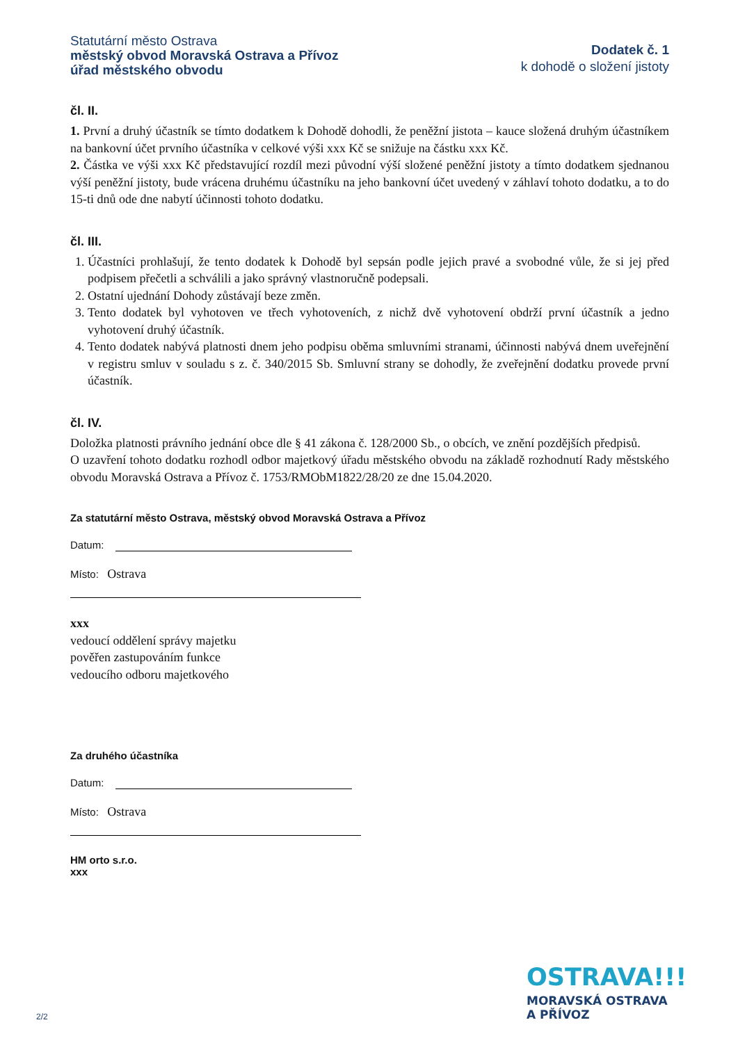Statutární město Ostrava
městský obvod Moravská Ostrava a Přívoz
úřad městského obvodu
Dodatek č. 1
k dohodě o složení jistoty
čl. II.
1. První a druhý účastník se tímto dodatkem k Dohodě dohodli, že peněžní jistota – kauce složená druhým účastníkem na bankovní účet prvního účastníka v celkové výši xxx Kč se snižuje na částku xxx Kč.
2. Částka ve výši xxx Kč představující rozdíl mezi původní výší složené peněžní jistoty a tímto dodatkem sjednanou výší peněžní jistoty, bude vrácena druhému účastníku na jeho bankovní účet uvedený v záhlaví tohoto dodatku, a to do 15-ti dnů ode dne nabytí účinnosti tohoto dodatku.
čl. III.
1. Účastníci prohlašují, že tento dodatek k Dohodě byl sepsán podle jejich pravé a svobodné vůle, že si jej před podpisem přečetli a schválili a jako správný vlastnoručně podepsali.
2. Ostatní ujednání Dohody zůstávají beze změn.
3. Tento dodatek byl vyhotoven ve třech vyhotoveních, z nichž dvě vyhotovení obdrží první účastník a jedno vyhotovení druhý účastník.
4. Tento dodatek nabývá platnosti dnem jeho podpisu oběma smluvními stranami, účinnosti nabývá dnem uveřejnění v registru smluv v souladu s z. č. 340/2015 Sb. Smluvní strany se dohodly, že zveřejnění dodatku provede první účastník.
čl. IV.
Doložka platnosti právního jednání obce dle § 41 zákona č. 128/2000 Sb., o obcích, ve znění pozdějších předpisů.
O uzavření tohoto dodatku rozhodl odbor majetkový úřadu městského obvodu na základě rozhodnutí Rady městského obvodu Moravská Ostrava a Přívoz č. 1753/RMObM1822/28/20 ze dne 15.04.2020.
Za statutární město Ostrava, městský obvod Moravská Ostrava a Přívoz
Datum:
Místo: Ostrava
xxx
vedoucí oddělení správy majetku
pověřen zastupováním funkce
vedoucího odboru majetkového
Za druhého účastníka
Datum:
Místo: Ostrava
HM orto s.r.o.
xxx
OSTRAVA!!!
MORAVSKÁ OSTRAVA
A PŘÍVOZ
2/2